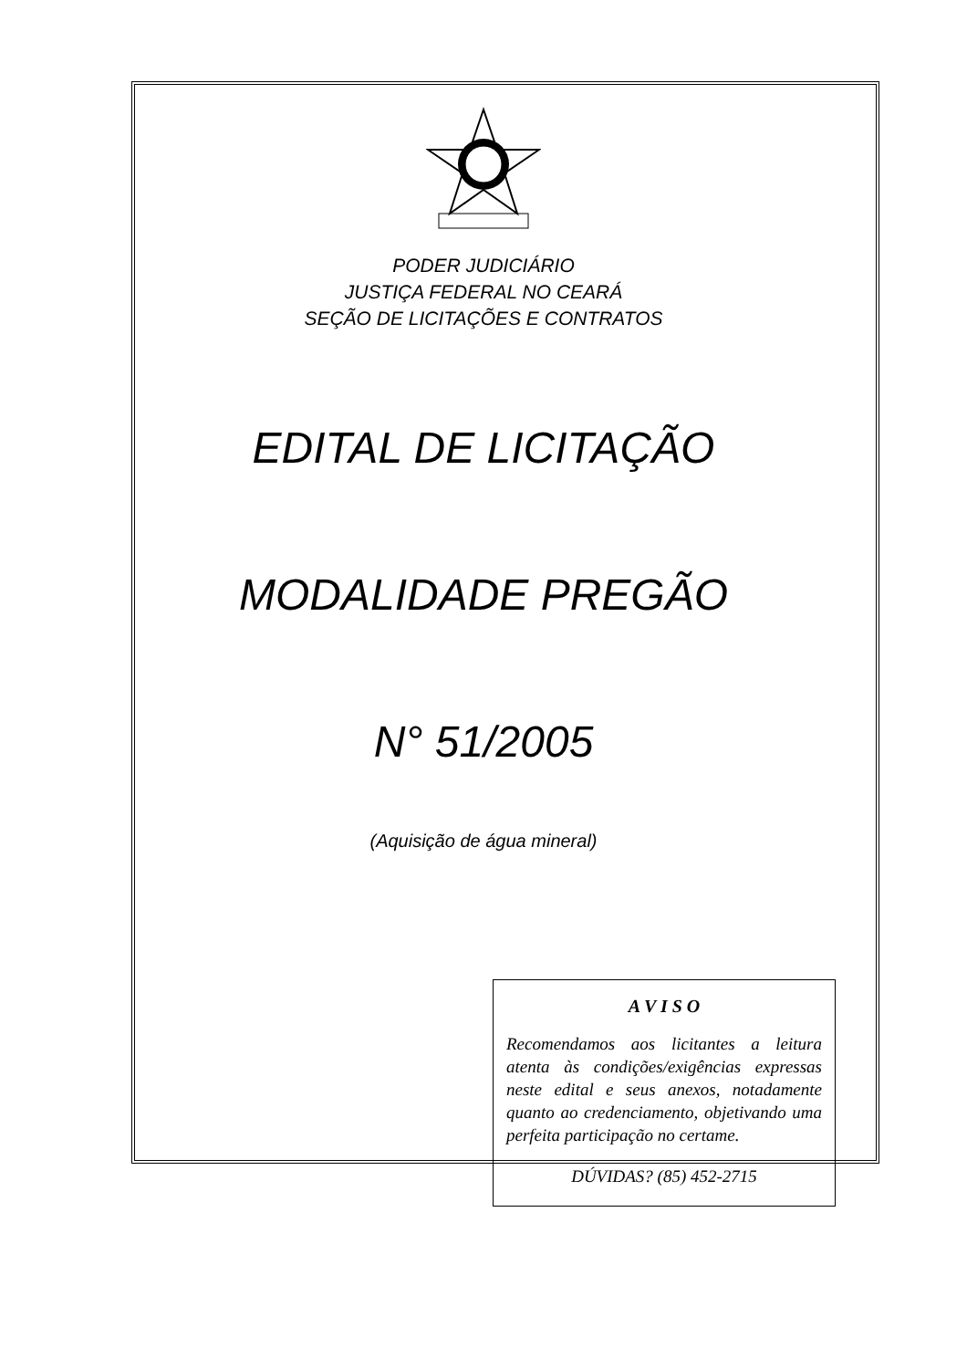PODER JUDICIÁRIO
JUSTIÇA FEDERAL NO CEARÁ
SEÇÃO DE LICITAÇÕES E CONTRATOS
EDITAL DE LICITAÇÃO
MODALIDADE PREGÃO
N° 51/2005
(Aquisição de água mineral)
A V I S O
Recomendamos aos licitantes a leitura atenta às condições/exigências expressas neste edital e seus anexos, notadamente quanto ao credenciamento, objetivando uma perfeita participação no certame.
DÚVIDAS? (85) 452-2715